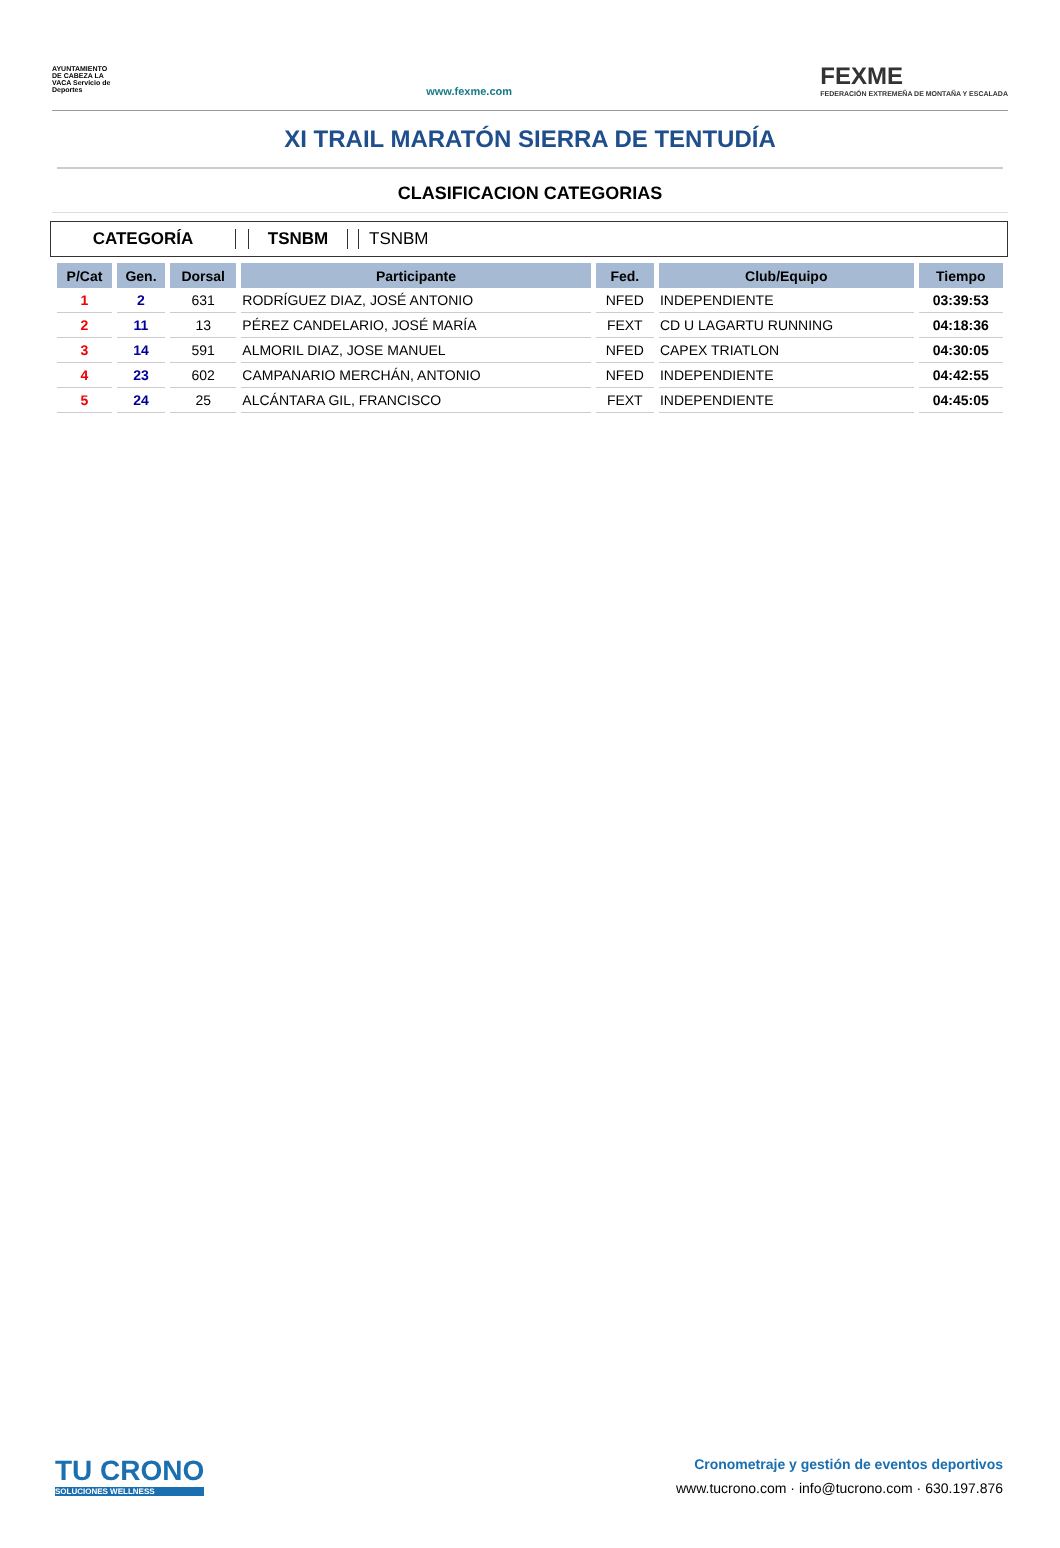AYUNTAMIENTO DE CABEZA LA VACA Servicio de Deportes
www.fexme.com
FEXME
FEDERACIÓN EXTREMEÑA DE MONTAÑA Y ESCALADA
XI TRAIL MARATÓN SIERRA DE TENTUDÍA
CLASIFICACION CATEGORIAS
CATEGORÍA TSNBM TSNBM
| P/Cat | Gen. | Dorsal | Participante | Fed. | Club/Equipo | Tiempo |
| --- | --- | --- | --- | --- | --- | --- |
| 1 | 2 | 631 | RODRÍGUEZ DIAZ, JOSÉ ANTONIO | NFED | INDEPENDIENTE | 03:39:53 |
| 2 | 11 | 13 | PÉREZ CANDELARIO, JOSÉ MARÍA | FEXT | CD U LAGARTU RUNNING | 04:18:36 |
| 3 | 14 | 591 | ALMORIL DIAZ, JOSE MANUEL | NFED | CAPEX TRIATLON | 04:30:05 |
| 4 | 23 | 602 | CAMPANARIO MERCHÁN, ANTONIO | NFED | INDEPENDIENTE | 04:42:55 |
| 5 | 24 | 25 | ALCÁNTARA GIL, FRANCISCO | FEXT | INDEPENDIENTE | 04:45:05 |
TU CRONO
SOLUCIONES WELLNESS
Cronometraje y gestión de eventos deportivos
www.tucrono.com · info@tucrono.com · 630.197.876